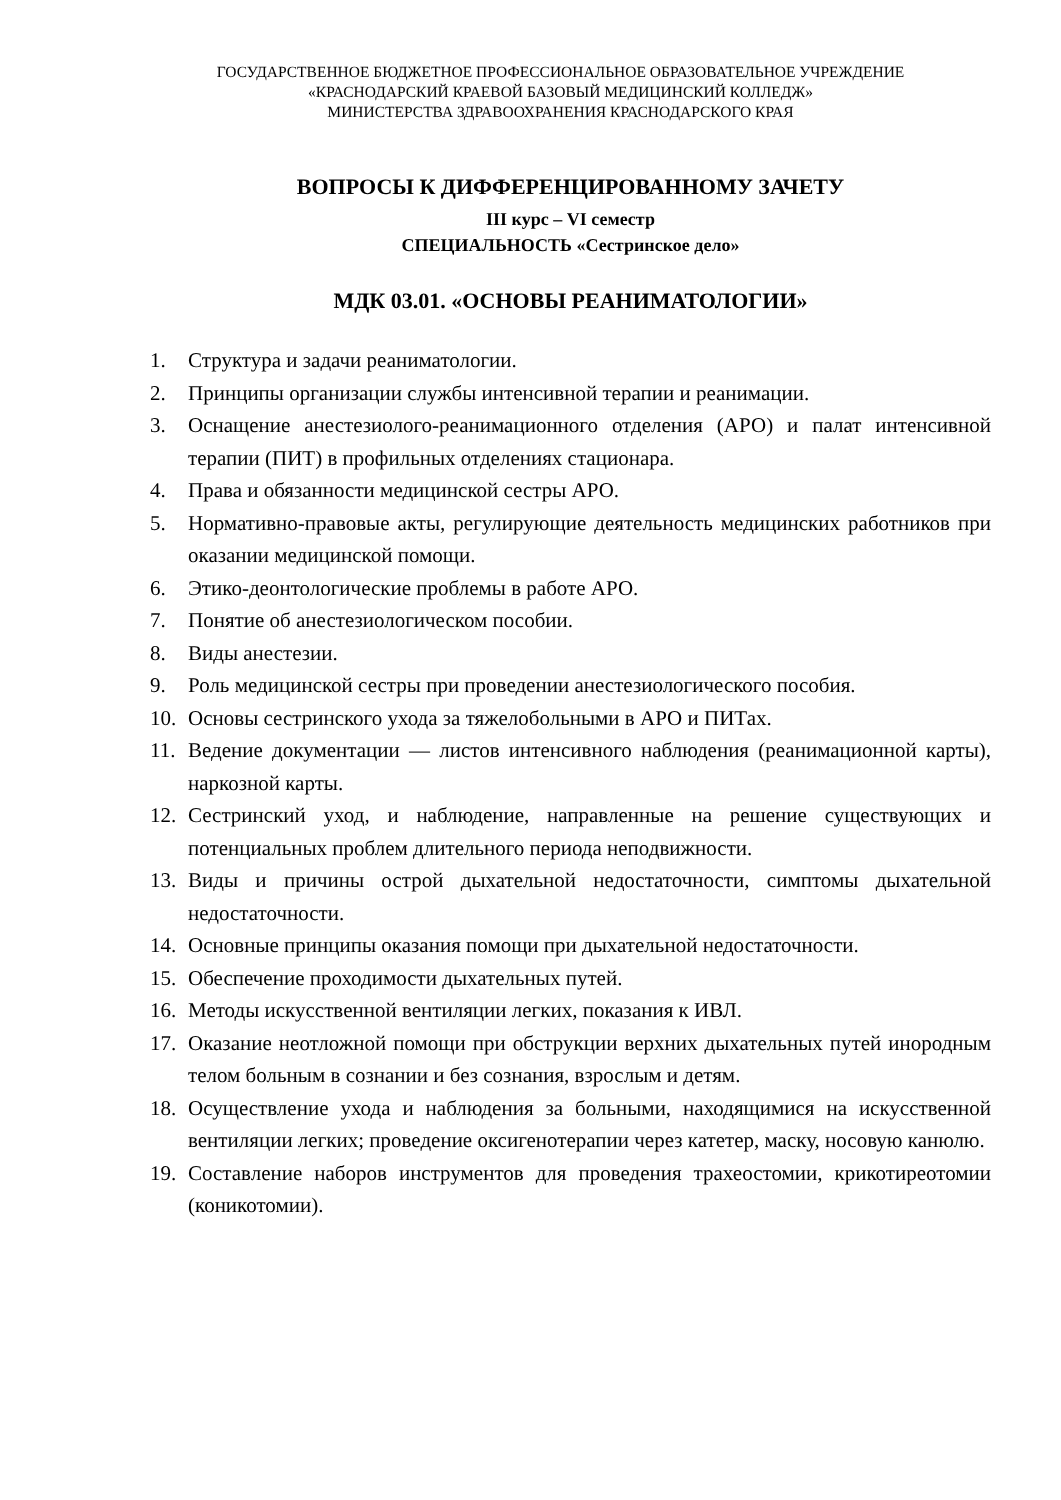ГОСУДАРСТВЕННОЕ БЮДЖЕТНОЕ ПРОФЕССИОНАЛЬНОЕ ОБРАЗОВАТЕЛЬНОЕ УЧРЕЖДЕНИЕ
«КРАСНОДАРСКИЙ КРАЕВОЙ БАЗОВЫЙ МЕДИЦИНСКИЙ КОЛЛЕДЖ»
МИНИСТЕРСТВА ЗДРАВООХРАНЕНИЯ КРАСНОДАРСКОГО КРАЯ
ВОПРОСЫ К ДИФФЕРЕНЦИРОВАННОМУ ЗАЧЕТУ
III курс – VI семестр
СПЕЦИАЛЬНОСТЬ «Сестринское дело»
МДК 03.01. «ОСНОВЫ РЕАНИМАТОЛОГИИ»
1. Структура и задачи реаниматологии.
2. Принципы организации службы интенсивной терапии и реанимации.
3. Оснащение анестезиолого-реанимационного отделения (АРО) и палат интенсивной терапии (ПИТ) в профильных отделениях стационара.
4. Права и обязанности медицинской сестры АРО.
5. Нормативно-правовые акты, регулирующие деятельность медицинских работников при оказании медицинской помощи.
6. Этико-деонтологические проблемы в работе АРО.
7. Понятие об анестезиологическом пособии.
8. Виды анестезии.
9. Роль медицинской сестры при проведении анестезиологического пособия.
10. Основы сестринского ухода за тяжелобольными в АРО и ПИТах.
11. Ведение документации — листов интенсивного наблюдения (реанимационной карты), наркозной карты.
12. Сестринский уход, и наблюдение, направленные на решение существующих и потенциальных проблем длительного периода неподвижности.
13. Виды и причины острой дыхательной недостаточности, симптомы дыхательной недостаточности.
14. Основные принципы оказания помощи при дыхательной недостаточности.
15. Обеспечение проходимости дыхательных путей.
16. Методы искусственной вентиляции легких, показания к ИВЛ.
17. Оказание неотложной помощи при обструкции верхних дыхательных путей инородным телом больным в сознании и без сознания, взрослым и детям.
18. Осуществление ухода и наблюдения за больными, находящимися на искусственной вентиляции легких; проведение оксигенотерапии через катетер, маску, носовую канюлю.
19. Составление наборов инструментов для проведения трахеостомии, крикотиреотомии (коникотомии).